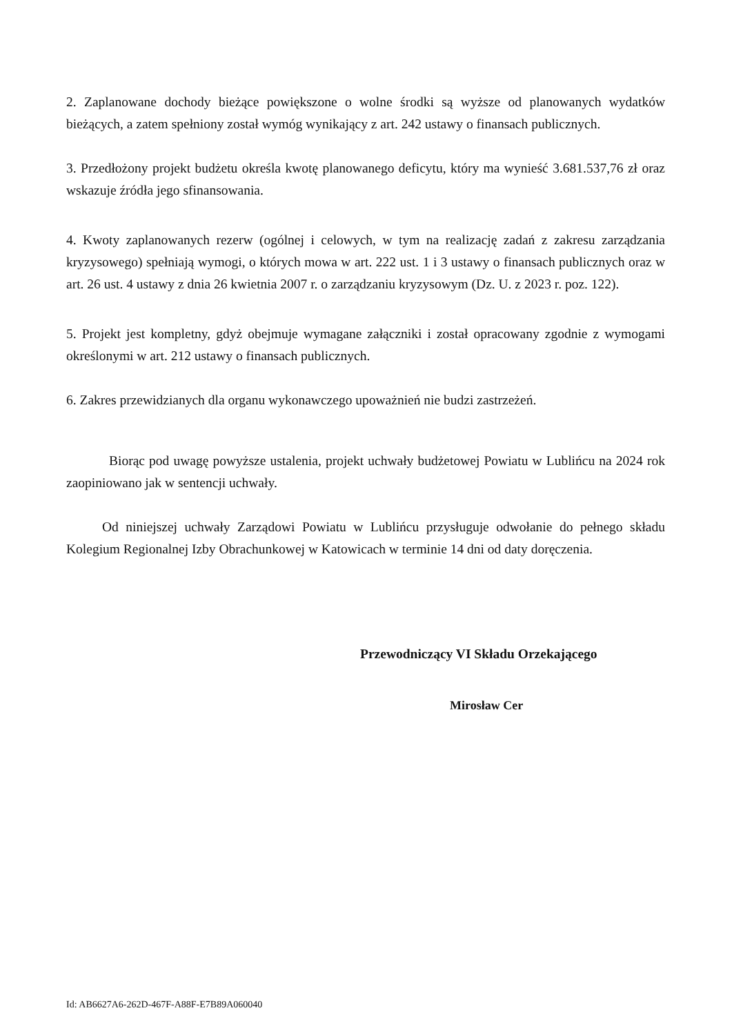2. Zaplanowane dochody bieżące powiększone o wolne środki są wyższe od planowanych wydatków bieżących, a zatem spełniony został wymóg wynikający z art. 242 ustawy o finansach publicznych.
3. Przedłożony projekt budżetu określa kwotę planowanego deficytu, który ma wynieść 3.681.537,76 zł oraz wskazuje źródła jego sfinansowania.
4. Kwoty zaplanowanych rezerw (ogólnej i celowych, w tym na realizację zadań z zakresu zarządzania kryzysowego) spełniają wymogi, o których mowa w art. 222 ust. 1 i 3 ustawy o finansach publicznych oraz w art. 26 ust. 4 ustawy z dnia 26 kwietnia 2007 r. o zarządzaniu kryzysowym (Dz. U. z 2023 r. poz. 122).
5. Projekt jest kompletny, gdyż obejmuje wymagane załączniki i został opracowany zgodnie z wymogami określonymi w art. 212 ustawy o finansach publicznych.
6. Zakres przewidzianych dla organu wykonawczego upoważnień nie budzi zastrzeżeń.
Biorąc pod uwagę powyższe ustalenia, projekt uchwały budżetowej Powiatu w Lublińcu na 2024 rok zaopiniowano jak w sentencji uchwały.
Od niniejszej uchwały Zarządowi Powiatu w Lublińcu przysługuje odwołanie do pełnego składu Kolegium Regionalnej Izby Obrachunkowej w Katowicach w terminie 14 dni od daty doręczenia.
Przewodniczący VI Składu Orzekającego
Mirosław Cer
Id: AB6627A6-262D-467F-A88F-E7B89A060040